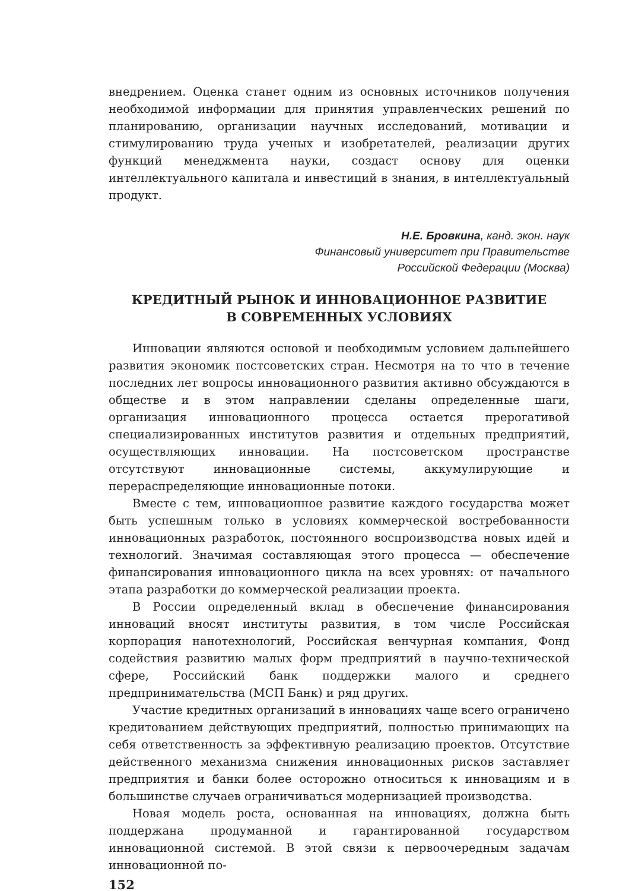внедрением. Оценка станет одним из основных источников получения необходимой информации для принятия управленческих решений по планированию, организации научных исследований, мотивации и стимулированию труда ученых и изобретателей, реализации других функций менеджмента науки, создаст основу для оценки интеллектуального капитала и инвестиций в знания, в интеллектуальный продукт.
Н.Е. Бровкина, канд. экон. наук
Финансовый университет при Правительстве
Российской Федерации (Москва)
КРЕДИТНЫЙ РЫНОК И ИННОВАЦИОННОЕ РАЗВИТИЕ
В СОВРЕМЕННЫХ УСЛОВИЯХ
Инновации являются основой и необходимым условием дальнейшего развития экономик постсоветских стран. Несмотря на то что в течение последних лет вопросы инновационного развития активно обсуждаются в обществе и в этом направлении сделаны определенные шаги, организация инновационного процесса остается прерогативой специализированных институтов развития и отдельных предприятий, осуществляющих инновации. На постсоветском пространстве отсутствуют инновационные системы, аккумулирующие и перераспределяющие инновационные потоки.
Вместе с тем, инновационное развитие каждого государства может быть успешным только в условиях коммерческой востребованности инновационных разработок, постоянного воспроизводства новых идей и технологий. Значимая составляющая этого процесса — обеспечение финансирования инновационного цикла на всех уровнях: от начального этапа разработки до коммерческой реализации проекта.
В России определенный вклад в обеспечение финансирования инноваций вносят институты развития, в том числе Российская корпорация нанотехнологий, Российская венчурная компания, Фонд содействия развитию малых форм предприятий в научно-технической сфере, Российский банк поддержки малого и среднего предпринимательства (МСП Банк) и ряд других.
Участие кредитных организаций в инновациях чаще всего ограничено кредитованием действующих предприятий, полностью принимающих на себя ответственность за эффективную реализацию проектов. Отсутствие действенного механизма снижения инновационных рисков заставляет предприятия и банки более осторожно относиться к инновациям и в большинстве случаев ограничиваться модернизацией производства.
Новая модель роста, основанная на инновациях, должна быть поддержана продуманной и гарантированной государством инновационной системой. В этой связи к первоочередным задачам инновационной по-
152